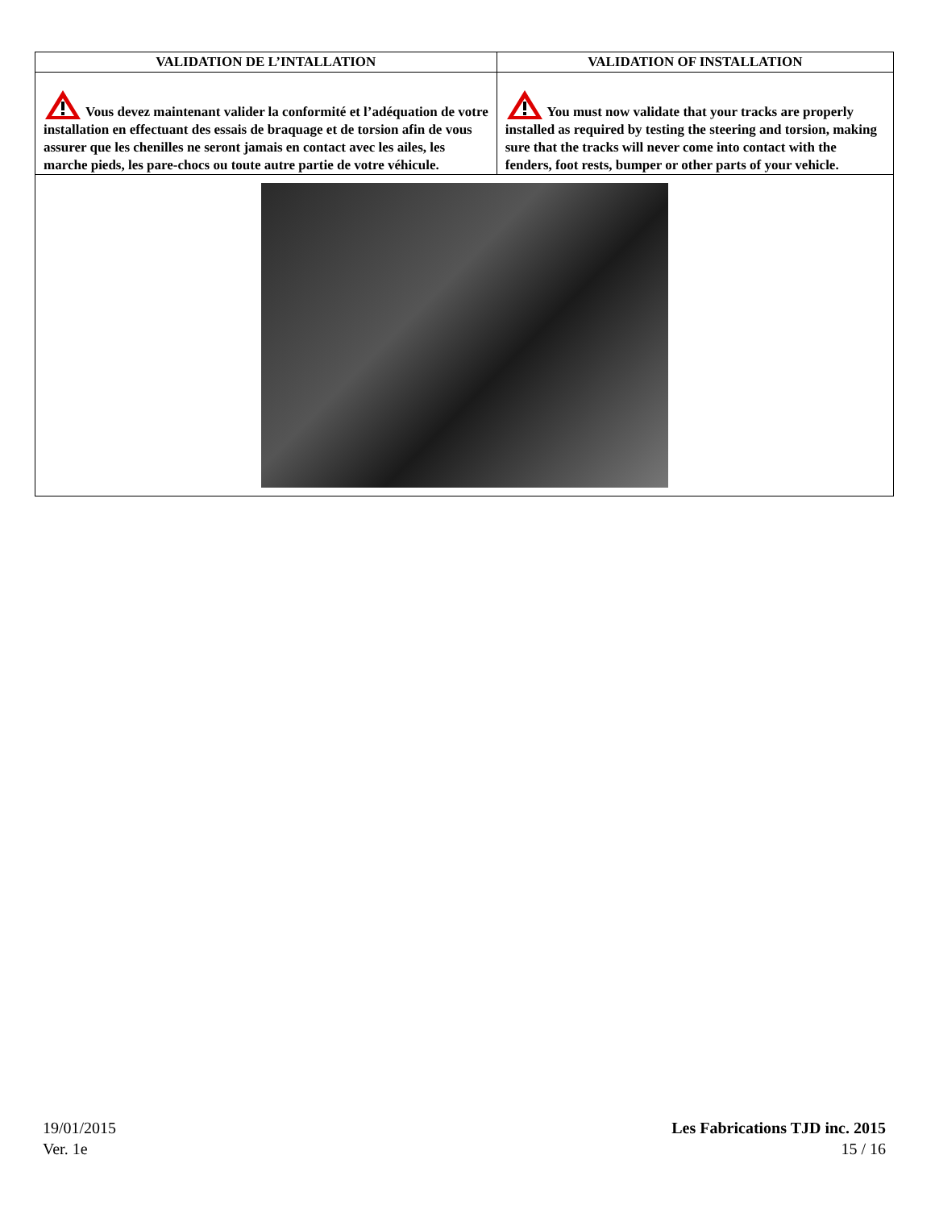| VALIDATION DE L’INTALLATION | VALIDATION OF INSTALLATION |
| --- | --- |
| Vous devez maintenant valider la conformité et l’adéquation de votre installation en effectuant des essais de braquage et de torsion afin de vous assurer que les chenilles ne seront jamais en contact avec les ailes, les marche pieds, les pare-chocs ou toute autre partie de votre véhicule. | You must now validate that your tracks are properly installed as required by testing the steering and torsion, making sure that the tracks will never come into contact with the fenders, foot rests, bumper or other parts of your vehicle. |
19/01/2015
Ver. 1e
Les Fabrications TJD inc. 2015
15 / 16